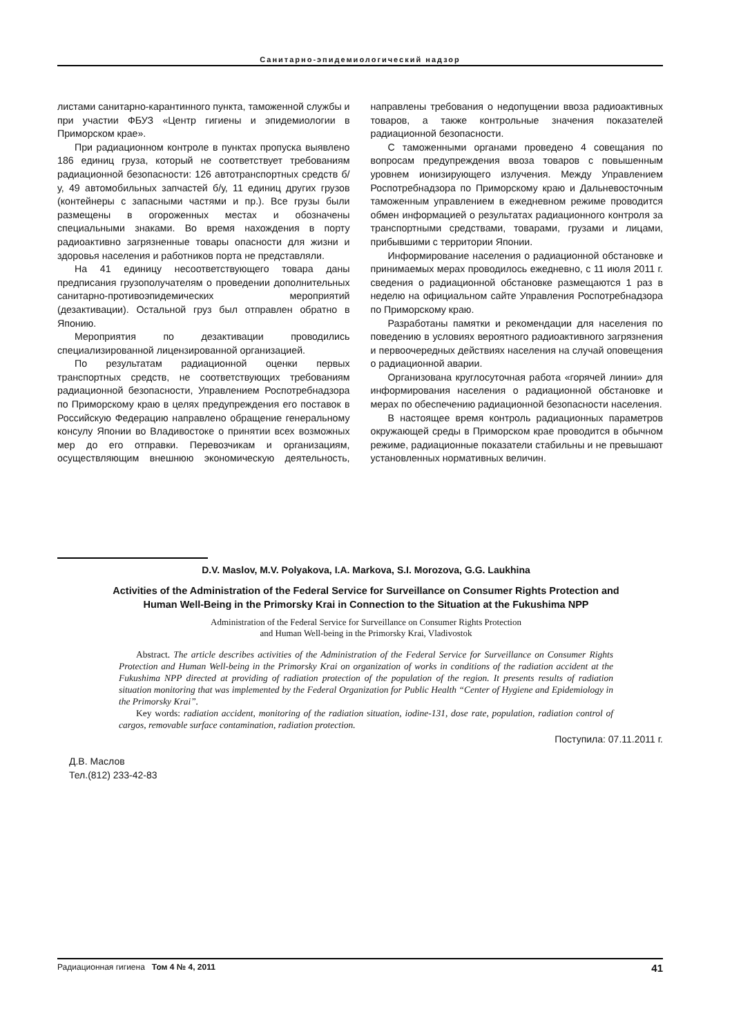Санитарно-эпидемиологический надзор
листами санитарно-карантинного пункта, таможенной службы и при участии ФБУЗ «Центр гигиены и эпидемиологии в Приморском крае».
При радиационном контроле в пунктах пропуска выявлено 186 единиц груза, который не соответствует требованиям радиационной безопасности: 126 автотранспортных средств б/у, 49 автомобильных запчастей б/у, 11 единиц других грузов (контейнеры с запасными частями и пр.). Все грузы были размещены в огороженных местах и обозначены специальными знаками. Во время нахождения в порту радиоактивно загрязненные товары опасности для жизни и здоровья населения и работников порта не представляли.
На 41 единицу несоответствующего товара даны предписания грузополучателям о проведении дополнительных санитарно-противоэпидемических мероприятий (дезактивации). Остальной груз был отправлен обратно в Японию.
Мероприятия по дезактивации проводились специализированной лицензированной организацией.
По результатам радиационной оценки первых транспортных средств, не соответствующих требованиям радиационной безопасности, Управлением Роспотребнадзора по Приморскому краю в целях предупреждения его поставок в Российскую Федерацию направлено обращение генеральному консулу Японии во Владивостоке о принятии всех возможных мер до его отправки. Перевозчикам и организациям, осуществляющим внешнюю экономическую деятельность, направлены требования о недопущении ввоза радиоактивных товаров, а также контрольные значения показателей радиационной безопасности.
С таможенными органами проведено 4 совещания по вопросам предупреждения ввоза товаров с повышенным уровнем ионизирующего излучения. Между Управлением Роспотребнадзора по Приморскому краю и Дальневосточным таможенным управлением в ежедневном режиме проводится обмен информацией о результатах радиационного контроля за транспортными средствами, товарами, грузами и лицами, прибывшими с территории Японии.
Информирование населения о радиационной обстановке и принимаемых мерах проводилось ежедневно, с 11 июля 2011 г. сведения о радиационной обстановке размещаются 1 раз в неделю на официальном сайте Управления Роспотребнадзора по Приморскому краю.
Разработаны памятки и рекомендации для населения по поведению в условиях вероятного радиоактивного загрязнения и первоочередных действиях населения на случай оповещения о радиационной аварии.
Организована круглосуточная работа «горячей линии» для информирования населения о радиационной обстановке и мерах по обеспечению радиационной безопасности населения.
В настоящее время контроль радиационных параметров окружающей среды в Приморском крае проводится в обычном режиме, радиационные показатели стабильны и не превышают установленных нормативных величин.
D.V. Maslov, M.V. Polyakova, I.A. Markova, S.I. Morozova, G.G. Laukhina
Activities of the Administration of the Federal Service for Surveillance on Consumer Rights Protection and Human Well-Being in the Primorsky Krai in Connection to the Situation at the Fukushima NPP
Administration of the Federal Service for Surveillance on Consumer Rights Protection
and Human Well-being in the Primorsky Krai, Vladivostok
Abstract. The article describes activities of the Administration of the Federal Service for Surveillance on Consumer Rights Protection and Human Well-being in the Primorsky Krai on organization of works in conditions of the radiation accident at the Fukushima NPP directed at providing of radiation protection of the population of the region. It presents results of radiation situation monitoring that was implemented by the Federal Organization for Public Health “Center of Hygiene and Epidemiology in the Primorsky Krai”.
Key words: radiation accident, monitoring of the radiation situation, iodine-131, dose rate, population, radiation control of cargos, removable surface contamination, radiation protection.
Поступила: 07.11.2011 г.
Д.В. Маслов
Тел.(812) 233-42-83
Радиационная гигиена Том 4 № 4, 2011 41